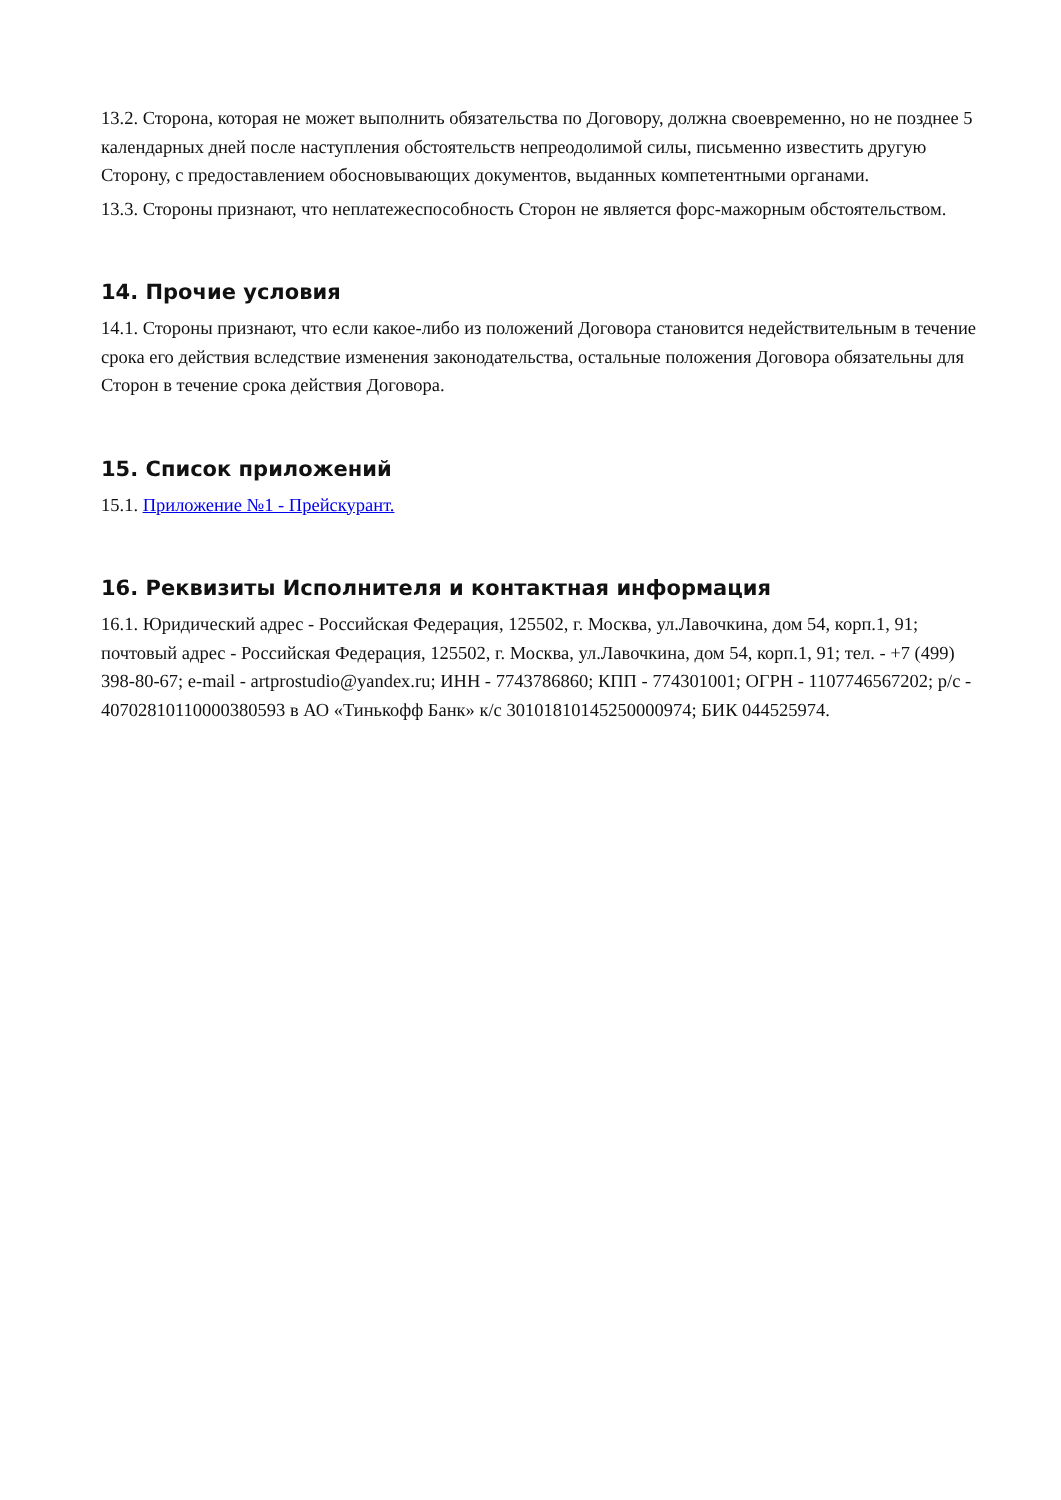13.2. Сторона, которая не может выполнить обязательства по Договору, должна своевременно, но не позднее 5 календарных дней после наступления обстоятельств непреодолимой силы, письменно известить другую Сторону, с предоставлением обосновывающих документов, выданных компетентными органами.
13.3. Стороны признают, что неплатежеспособность Сторон не является форс-мажорным обстоятельством.
14. Прочие условия
14.1. Стороны признают, что если какое-либо из положений Договора становится недействительным в течение срока его действия вследствие изменения законодательства, остальные положения Договора обязательны для Сторон в течение срока действия Договора.
15. Список приложений
15.1. Приложение №1 - Прейскурант.
16. Реквизиты Исполнителя и контактная информация
16.1. Юридический адрес - Российская Федерация, 125502, г. Москва, ул.Лавочкина, дом 54, корп.1, 91; почтовый адрес - Российская Федерация, 125502, г. Москва, ул.Лавочкина, дом 54, корп.1, 91; тел. - +7 (499) 398-80-67; e-mail - artprostudio@yandex.ru; ИНН - 7743786860; КПП - 774301001; ОГРН - 1107746567202; р/с - 40702810110000380593 в АО «Тинькофф Банк» к/с 30101810145250000974; БИК 044525974.